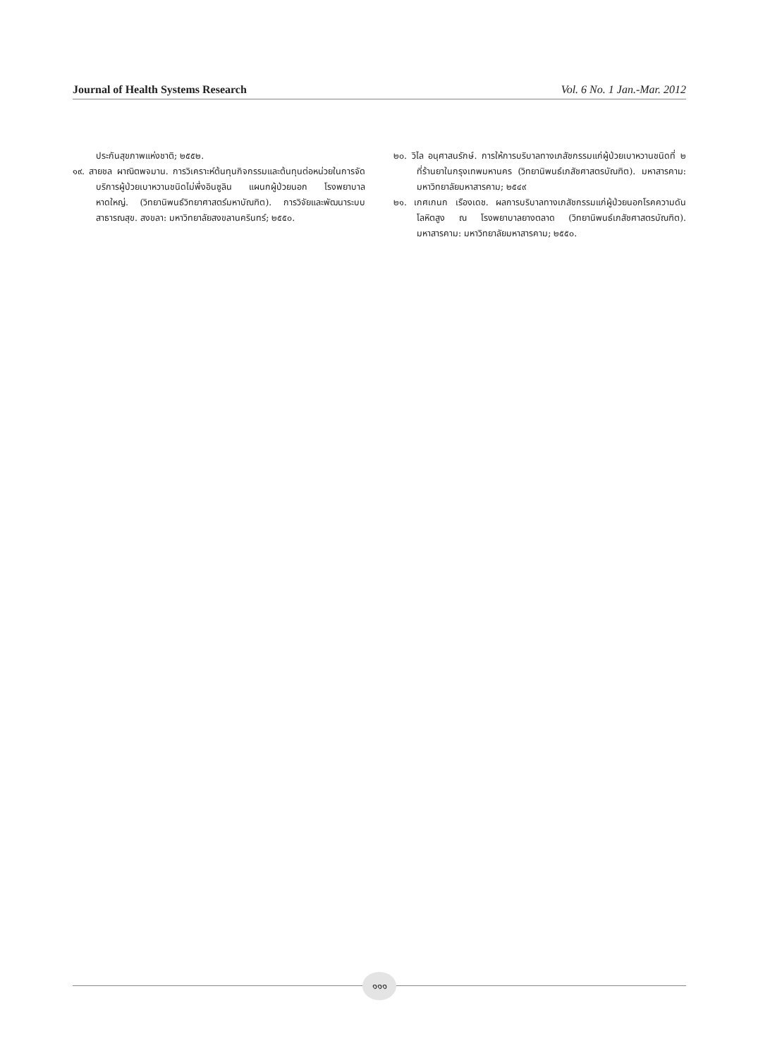Journal of Health Systems Research Vol. 6 No. 1 Jan.-Mar. 2012
ประกันสุขภาพแห่งชาติ; ๒๕๕๒.
๑๙. สายชล ผาณิตพจมาน. การวิเคราะห์ต้นทุนกิจกรรมและต้นทุนต่อหน่วยในการจัดบริการผู้ป่วยเบาหวานชนิดไม่พึ่งอินซูลิน แผนกผู้ป่วยนอก โรงพยาบาลหาดใหญ่. (วิทยานิพนธ์วิทยาศาสตร์มหาบัณฑิต). การวิจัยและพัฒนาระบบสาธารณสุข. สงขลา: มหาวิทยาลัยสงขลานครินทร์; ๒๕๕๐.
๒๐. วิไล อนุศาสนรักษ์. การให้การบริบาลทางเภสัชกรรมแก่ผู้ป่วยเบาหวานชนิดที่ ๒ ที่ร้านยาในกรุงเทพมหานคร (วิทยานิพนธ์เภสัชศาสตรบัณฑิต). มหาสารคาม: มหาวิทยาลัยมหาสารคาม; ๒๕๔๙
๒๑. เกศเกนก เรืองเดช. ผลการบริบาลทางเภสัชกรรมแก่ผู้ป่วยนอกโรคความดันโลหิตสูง ณ โรงพยาบาลยางตลาด (วิทยานิพนธ์เภสัชศาสตรบัณฑิต). มหาสารคาม: มหาวิทยาลัยมหาสารคาม; ๒๕๕๐.
๑๑๑